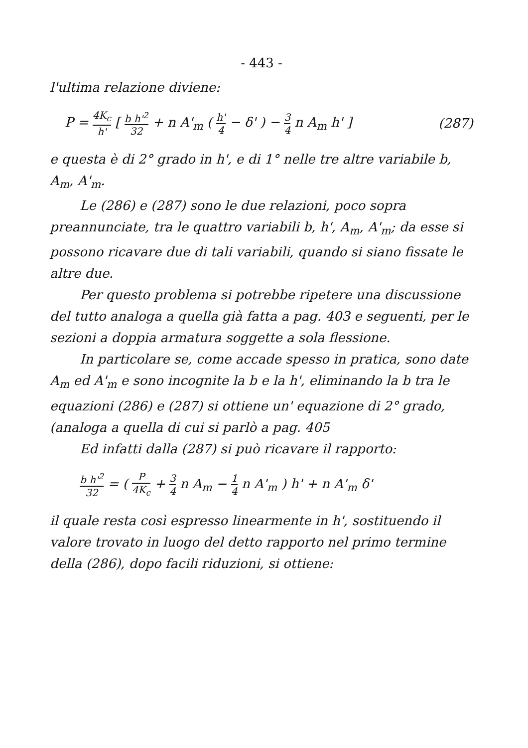- 443 -
l'ultima relazione diviene:
P = 4K<sub>c</sub> h' [ b h'<sup>2</sup> 32 + n A'<sub>m</sub> ( h' 4 − δ' ) − 3 4 n A<sub>m</sub> h' ] (287)
e questa è di 2° grado in h', e di 1° nelle tre altre variabile b, A<sub>m</sub>, A'<sub>m</sub>.
Le (286) e (287) sono le due relazioni, poco sopra preannunciate, tra le quattro variabili b, h', A<sub>m</sub>, A'<sub>m</sub>; da esse si possono ricavare due di tali variabili, quando si siano fissate le altre due.
Per questo problema si potrebbe ripetere una discussione del tutto analoga a quella già fatta a pag. 403 e seguenti, per le sezioni a doppia armatura soggette a sola flessione.
In particolare se, come accade spesso in pratica, sono date A<sub>m</sub> ed A'<sub>m</sub> e sono incognite la b e la h', eliminando la b tra le equazioni (286) e (287) si ottiene un' equazione di 2° grado, (analoga a quella di cui si parlò a pag. 405
Ed infatti dalla (287) si può ricavare il rapporto:
b h'<sup>2</sup> 32 = ( P 4K<sub>c</sub> + 3 4 n A<sub>m</sub> − 1 4 n A'<sub>m</sub> ) h' + n A'<sub>m</sub> δ'
il quale resta così espresso linearmente in h', sostituendo il valore trovato in luogo del detto rapporto nel primo termine della (286), dopo facili riduzioni, si ottiene: